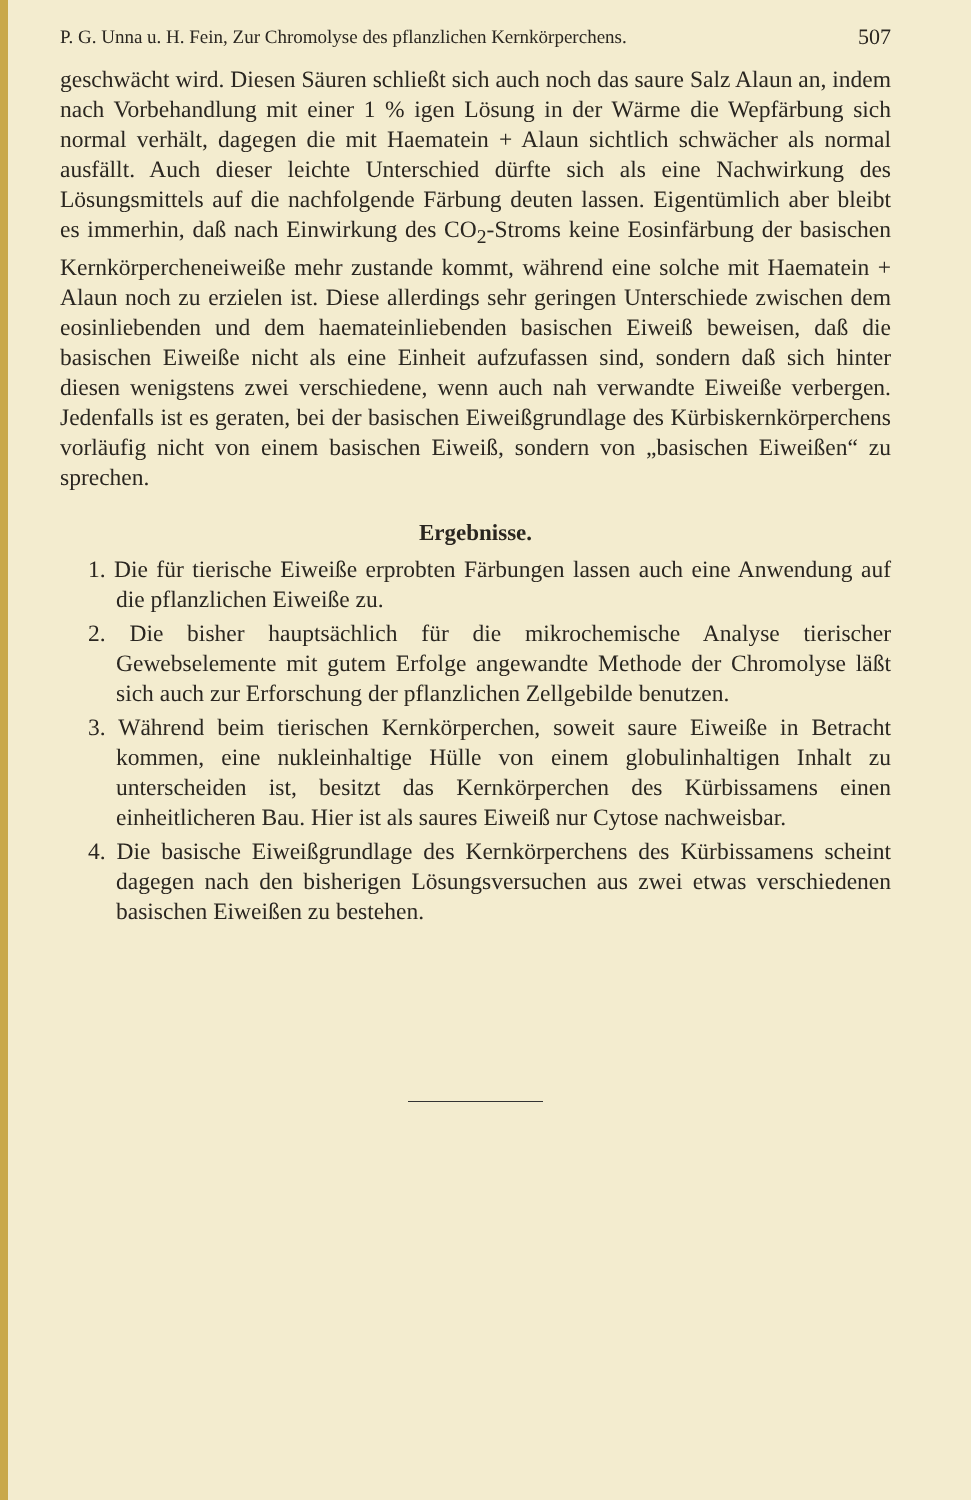P. G. Unna u. H. Fein, Zur Chromolyse des pflanzlichen Kernkörperchens. 507
geschwächt wird. Diesen Säuren schließt sich auch noch das saure Salz Alaun an, indem nach Vorbehandlung mit einer 1 % igen Lösung in der Wärme die Wepfärbung sich normal verhält, dagegen die mit Haematein + Alaun sichtlich schwächer als normal ausfällt. Auch dieser leichte Unterschied dürfte sich als eine Nachwirkung des Lösungsmittels auf die nachfolgende Färbung deuten lassen. Eigentümlich aber bleibt es immerhin, daß nach Einwirkung des CO<sub>2</sub>-Stroms keine Eosinfärbung der basischen Kernkörpercheneiweiße mehr zustande kommt, während eine solche mit Haematein + Alaun noch zu erzielen ist. Diese allerdings sehr geringen Unterschiede zwischen dem eosinliebenden und dem haemateinliebenden basischen Eiweiß beweisen, daß die basischen Eiweiße nicht als eine Einheit aufzufassen sind, sondern daß sich hinter diesen wenigstens zwei verschiedene, wenn auch nah verwandte Eiweiße verbergen. Jedenfalls ist es geraten, bei der basischen Eiweißgrundlage des Kürbiskernkörperchens vorläufig nicht von einem basischen Eiweiß, sondern von „basischen Eiweißen“ zu sprechen.
Ergebnisse.
1. Die für tierische Eiweiße erprobten Färbungen lassen auch eine Anwendung auf die pflanzlichen Eiweiße zu.
2. Die bisher hauptsächlich für die mikrochemische Analyse tierischer Gewebselemente mit gutem Erfolge angewandte Methode der Chromolyse läßt sich auch zur Erforschung der pflanzlichen Zellgebilde benutzen.
3. Während beim tierischen Kernkörperchen, soweit saure Eiweiße in Betracht kommen, eine nukleinhaltige Hülle von einem globulinhaltigen Inhalt zu unterscheiden ist, besitzt das Kernkörperchen des Kürbissamens einen einheitlicheren Bau. Hier ist als saures Eiweiß nur Cytose nachweisbar.
4. Die basische Eiweißgrundlage des Kernkörperchens des Kürbissamens scheint dagegen nach den bisherigen Lösungsversuchen aus zwei etwas verschiedenen basischen Eiweißen zu bestehen.